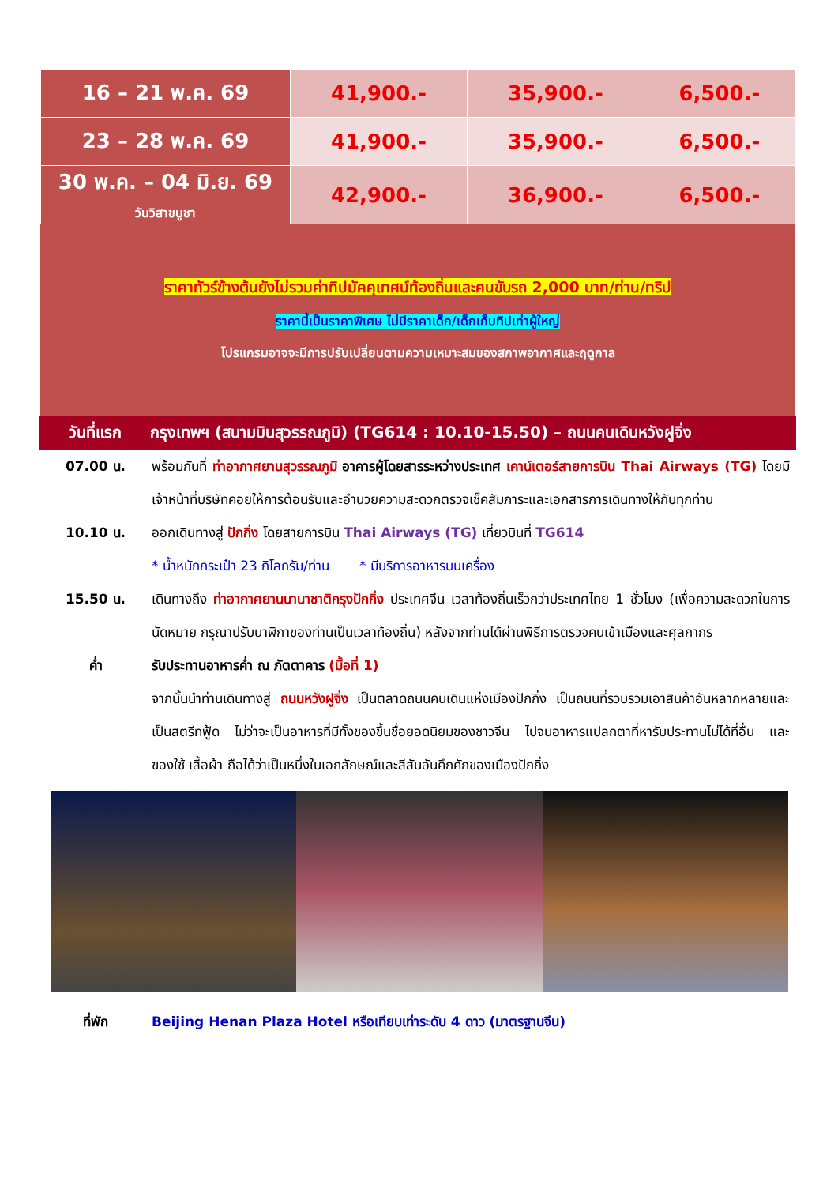| 16 – 21 พ.ค. 69 | 41,900.- | 35,900.- | 6,500.- |
| 23 – 28 พ.ค. 69 | 41,900.- | 35,900.- | 6,500.- |
| 30 พ.ค. – 04 มิ.ย. 69 วันวิสาขบูชา | 42,900.- | 36,900.- | 6,500.- |
ราคาทัวร์ข้างต้นยังไม่รวมค่าทิปมัคคุเทศน์ท้องถิ่นและคนขับรถ 2,000 บาท/ท่าน/ทริป
ราคานี้เป็นราคาพิเศษ ไม่มีราคาเด็ก/เด็กเก็บทิปเท่าผู้ใหญ่
โปรแกรมอาจจะมีการปรับเปลี่ยนตามความเหมาะสมของสภาพอากาศและฤดูกาล
วันที่แรก กรุงเทพฯ (สนามบินสุวรรณภูมิ) (TG614 : 10.10-15.50) – ถนนคนเดินหวังฝูจิ่ง
07.00 น. พร้อมกันที่ ท่าอากาศยานสุวรรณภูมิ อาคารผู้โดยสารระหว่างประเทศ เคาน์เตอร์สายการบิน Thai Airways (TG) โดยมีเจ้าหน้าที่บริษัทคอยให้การต้อนรับและอำนวยความสะดวกตรวจเช็คสัมภาระและเอกสารการเดินทางให้กับทุกท่าน
10.10 น. ออกเดินทางสู่ ปักกิ่ง โดยสายการบิน Thai Airways (TG) เที่ยวบินที่ TG614
* น้ำหนักกระเป๋า 23 กิโลกรัม/ท่าน * มีบริการอาหารบนเครื่อง
15.50 น. เดินทางถึง ท่าอากาศยานนานาชาติกรุงปักกิ่ง ประเทศจีน เวลาท้องถิ่นเร็วกว่าประเทศไทย 1 ชั่วโมง (เพื่อความสะดวกในการนัดหมาย กรุณาปรับนาฬิกาของท่านเป็นเวลาท้องถิ่น) หลังจากท่านได้ผ่านพิธีการตรวจคนเข้าเมืองและศุลกากร
ค่ำ รับประทานอาหารค่ำ ณ ภัตตาคาร (มื้อที่ 1)
จากนั้นนำท่านเดินทางสู่ ถนนหวังฝูจิ่ง เป็นตลาดถนนคนเดินแห่งเมืองปักกิ่ง เป็นถนนที่รวบรวมเอาสินค้าอันหลากหลายและเป็นสตรีทฟู้ด ไม่ว่าจะเป็นอาหารที่มีทั้งของขึ้นชื่อยอดนิยมของชาวจีน ไปจนอาหารแปลกตาที่หารับประทานไม่ได้ที่อื่น และของใช้ เสื้อผ้า ถือได้ว่าเป็นหนึ่งในเอกลักษณ์และสีสันอันคึกคักของเมืองปักกิ่ง
ที่พัก Beijing Henan Plaza Hotel หรือเทียบเท่าระดับ 4 ดาว (มาตรฐานจีน)